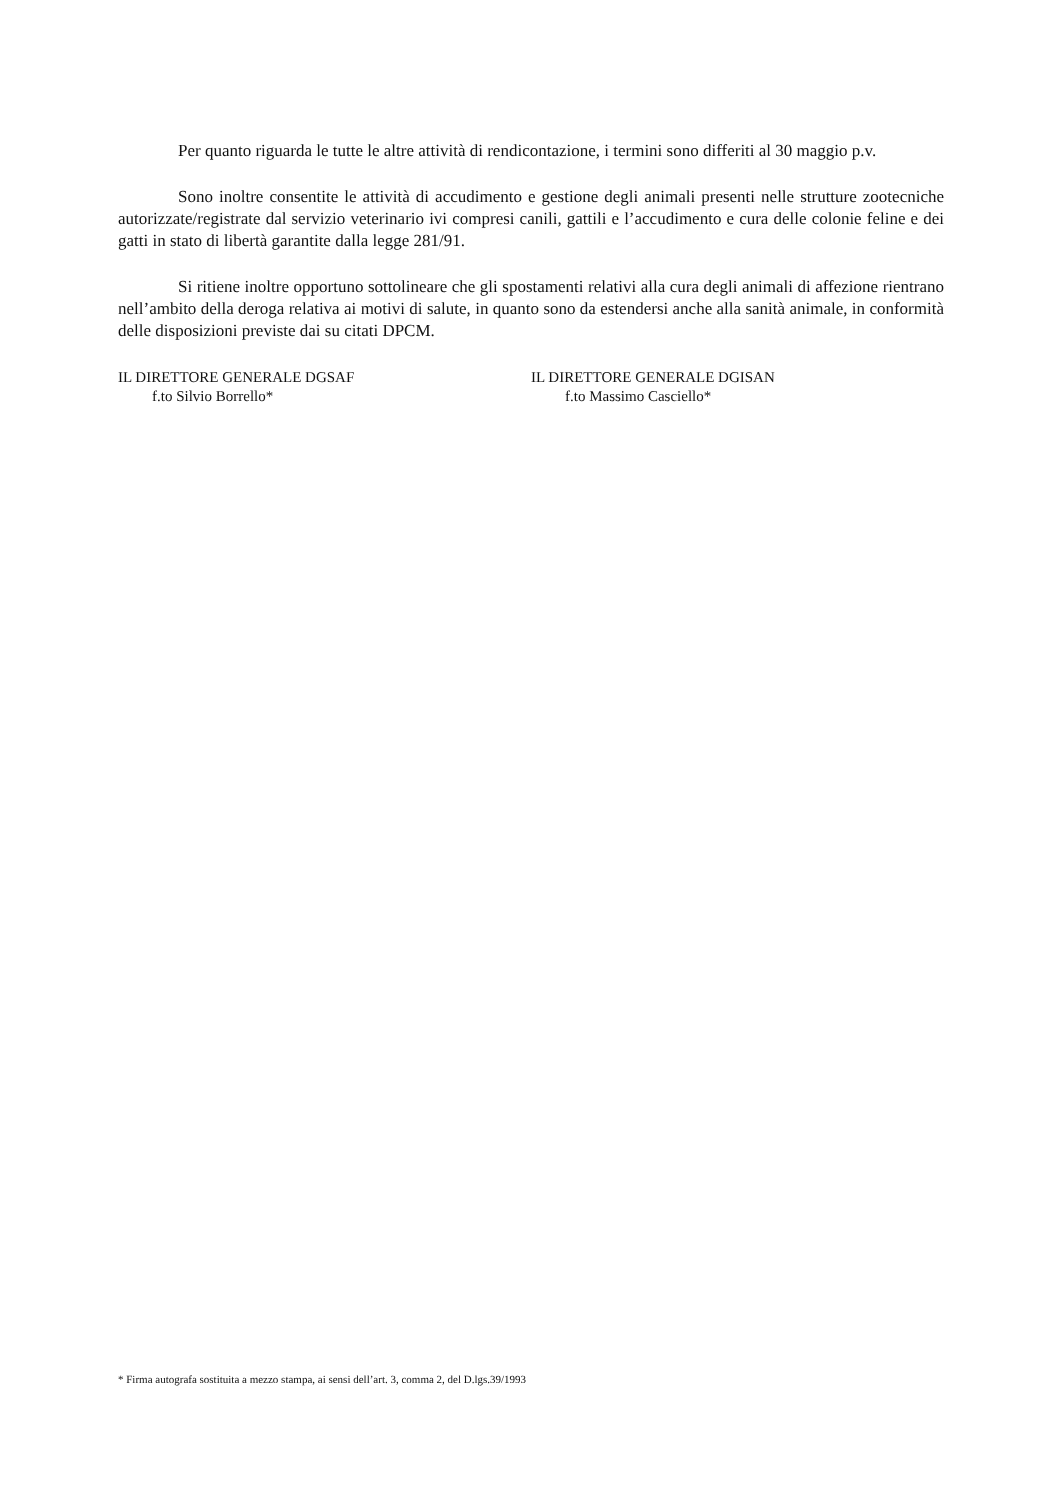Per quanto riguarda le tutte le altre attività di rendicontazione, i termini sono differiti al 30 maggio p.v.
Sono inoltre consentite le attività di accudimento e gestione degli animali presenti nelle strutture zootecniche autorizzate/registrate dal servizio veterinario ivi compresi canili, gattili e l’accudimento e cura delle colonie feline e dei gatti in stato di libertà garantite dalla legge 281/91.
Si ritiene inoltre opportuno sottolineare che gli spostamenti relativi alla cura degli animali di affezione rientrano nell’ambito della deroga relativa ai motivi di salute, in quanto sono da estendersi anche alla sanità animale, in conformità delle disposizioni previste dai su citati DPCM.
IL DIRETTORE GENERALE DGSAF
f.to Silvio Borrello*
IL DIRETTORE GENERALE DGISAN
f.to Massimo Casciello*
* Firma autografa sostituita a mezzo stampa, ai sensi dell’art. 3, comma 2, del D.lgs.39/1993